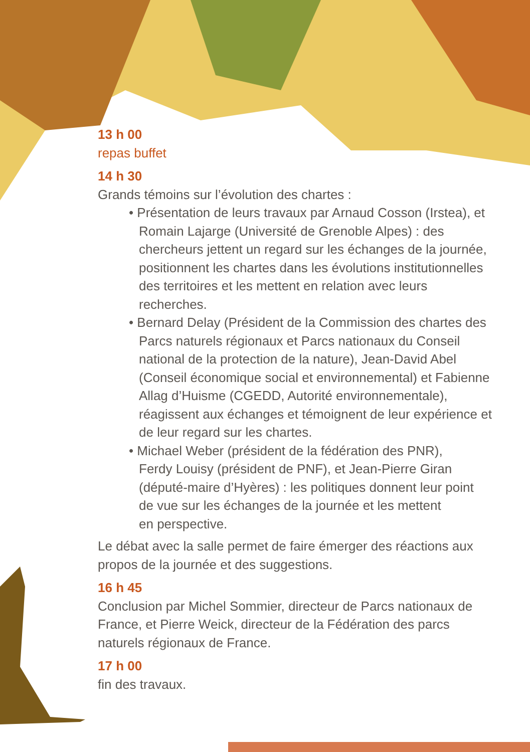13 h 00
repas buffet
14 h 30
Grands témoins sur l’évolution des chartes :
• Présentation de leurs travaux par Arnaud Cosson (Irstea), et Romain Lajarge (Université de Grenoble Alpes) : des chercheurs jettent un regard sur les échanges de la journée, positionnent les chartes dans les évolutions institutionnelles des territoires et les mettent en relation avec leurs recherches.
• Bernard Delay (Président de la Commission des chartes des Parcs naturels régionaux et Parcs nationaux du Conseil national de la protection de la nature), Jean-David Abel (Conseil économique social et environnemental) et Fabienne Allag d’Huisme (CGEDD, Autorité environnementale), réagissent aux échanges et témoignent de leur expérience et de leur regard sur les chartes.
• Michael Weber (président de la fédération des PNR),
Ferdy Louisy (président de PNF), et Jean-Pierre Giran
(député-maire d’Hyères) : les politiques donnent leur point
de vue sur les échanges de la journée et les mettent
en perspective.
Le débat avec la salle permet de faire émerger des réactions aux propos de la journée et des suggestions.
16 h 45
Conclusion par Michel Sommier, directeur de Parcs nationaux de France, et Pierre Weick, directeur de la Fédération des parcs naturels régionaux de France.
17 h 00
fin des travaux.